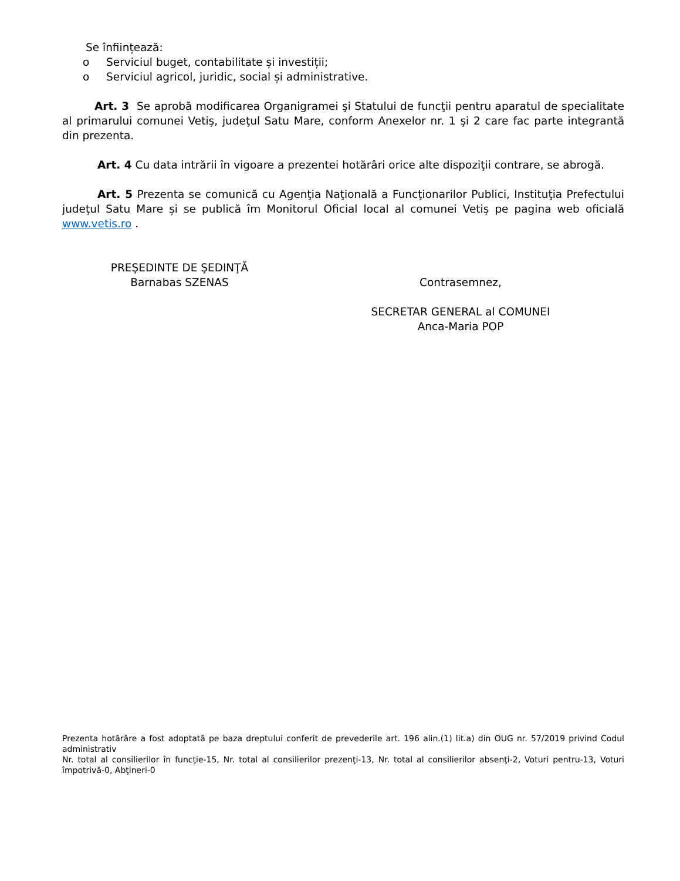Se înființează:
o Serviciul buget, contabilitate și investiții;
o Serviciul agricol, juridic, social și administrative.
Art. 3 Se aprobă modificarea Organigramei şi Statului de funcţii pentru aparatul de specialitate al primarului comunei Vetiş, judeţul Satu Mare, conform Anexelor nr. 1 şi 2 care fac parte integrantă din prezenta.
Art. 4 Cu data intrării în vigoare a prezentei hotărâri orice alte dispoziţii contrare, se abrogă.
Art. 5 Prezenta se comunică cu Agenţia Naţională a Funcţionarilor Publici, Instituţia Prefectului judeţul Satu Mare și se publică îm Monitorul Oficial local al comunei Vetiș pe pagina web oficială www.vetis.ro .
PREŞEDINTE DE ŞEDINŢĂ
Barnabas SZENAS
Contrasemnez,
SECRETAR GENERAL al COMUNEI
Anca-Maria POP
Prezenta hotărâre a fost adoptată pe baza dreptului conferit de prevederile art. 196 alin.(1) lit.a) din OUG nr. 57/2019 privind Codul administrativ
Nr. total al consilierilor în funcţie-15, Nr. total al consilierilor prezenţi-13, Nr. total al consilierilor absenţi-2, Voturi pentru-13, Voturi împotrivă-0, Abţineri-0